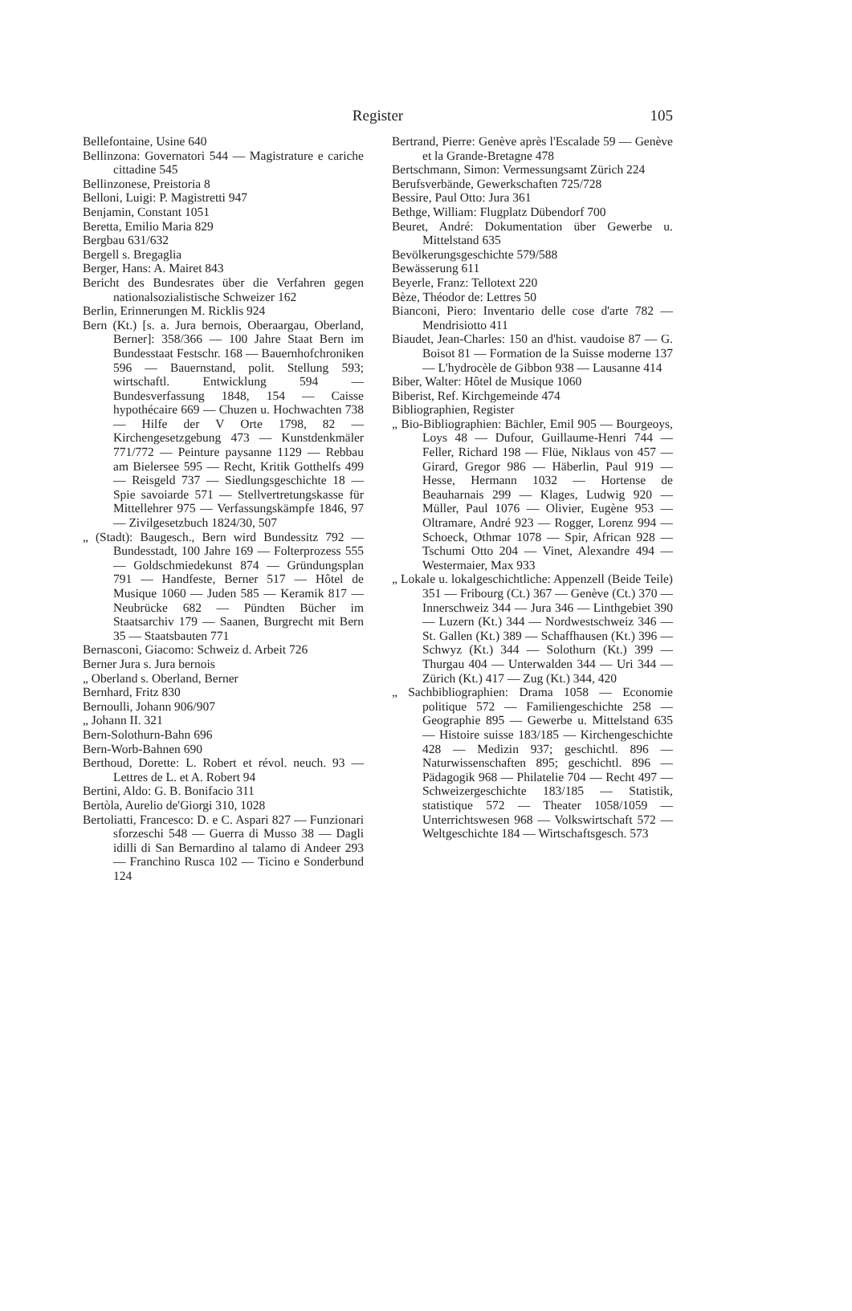Register
105
Bellefontaine, Usine 640
Bellinzona: Governatori 544 — Magistrature e cariche cittadine 545
Bellinzonese, Preistoria 8
Belloni, Luigi: P. Magistretti 947
Benjamin, Constant 1051
Beretta, Emilio Maria 829
Bergbau 631/632
Bergell s. Bregaglia
Berger, Hans: A. Mairet 843
Bericht des Bundesrates über die Verfahren gegen nationalsozialistische Schweizer 162
Berlin, Erinnerungen M. Ricklis 924
Bern (Kt.) [s. a. Jura bernois, Oberaargau, Oberland, Berner]: 358/366 — 100 Jahre Staat Bern im Bundesstaat Festschr. 168 — Bauernhofchroniken 596 — Bauernstand, polit. Stellung 593; wirtschaftl. Entwicklung 594 — Bundesverfassung 1848, 154 — Caisse hypothécaire 669 — Chuzen u. Hochwachten 738 — Hilfe der V Orte 1798, 82 — Kirchengesetzgebung 473 — Kunstdenkmäler 771/772 — Peinture paysanne 1129 — Rebbau am Bielersee 595 — Recht, Kritik Gotthelfs 499 — Reisgeld 737 — Siedlungsgeschichte 18 — Spie savoiarde 571 — Stellvertretungskasse für Mittellehrer 975 — Verfassungskämpfe 1846, 97 — Zivilgesetzbuch 1824/30, 507
„ (Stadt): Baugesch., Bern wird Bundessitz 792 — Bundesstadt, 100 Jahre 169 — Folterprozess 555 — Goldschmiedekunst 874 — Gründungsplan 791 — Handfeste, Berner 517 — Hôtel de Musique 1060 — Juden 585 — Keramik 817 — Neubrücke 682 — Pündten Bücher im Staatsarchiv 179 — Saanen, Burgrecht mit Bern 35 — Staatsbauten 771
Bernasconi, Giacomo: Schweiz d. Arbeit 726
Berner Jura s. Jura bernois
„ Oberland s. Oberland, Berner
Bernhard, Fritz 830
Bernoulli, Johann 906/907
„ Johann II. 321
Bern-Solothurn-Bahn 696
Bern-Worb-Bahnen 690
Berthoud, Dorette: L. Robert et révol. neuch. 93 — Lettres de L. et A. Robert 94
Bertini, Aldo: G. B. Bonifacio 311
Bertòla, Aurelio de'Giorgi 310, 1028
Bertoliatti, Francesco: D. e C. Aspari 827 — Funzionari sforzeschi 548 — Guerra di Musso 38 — Dagli idilli di San Bernardino al talamo di Andeer 293 — Franchino Rusca 102 — Ticino e Sonderbund 124
Bertrand, Pierre: Genève après l'Escalade 59 — Genève et la Grande-Bretagne 478
Bertschmann, Simon: Vermessungsamt Zürich 224
Berufsverbände, Gewerkschaften 725/728
Bessire, Paul Otto: Jura 361
Bethge, William: Flugplatz Dübendorf 700
Beuret, André: Dokumentation über Gewerbe u. Mittelstand 635
Bevölkerungsgeschichte 579/588
Bewässerung 611
Beyerle, Franz: Tellotext 220
Bèze, Théodor de: Lettres 50
Bianconi, Piero: Inventario delle cose d'arte 782 — Mendrisiotto 411
Biaudet, Jean-Charles: 150 an d'hist. vaudoise 87 — G. Boisot 81 — Formation de la Suisse moderne 137 — L'hydrocèle de Gibbon 938 — Lausanne 414
Biber, Walter: Hôtel de Musique 1060
Biberist, Ref. Kirchgemeinde 474
Bibliographien, Register
„ Bio-Bibliographien: Bächler, Emil 905 — Bourgeoys, Loys 48 — Dufour, Guillaume-Henri 744 — Feller, Richard 198 — Flüe, Niklaus von 457 — Girard, Gregor 986 — Häberlin, Paul 919 — Hesse, Hermann 1032 — Hortense de Beauharnais 299 — Klages, Ludwig 920 — Müller, Paul 1076 — Olivier, Eugène 953 — Oltramare, André 923 — Rogger, Lorenz 994 — Schoeck, Othmar 1078 — Spir, African 928 — Tschumi Otto 204 — Vinet, Alexandre 494 — Westermaier, Max 933
„ Lokale u. lokalgeschichtliche: Appenzell (Beide Teile) 351 — Fribourg (Ct.) 367 — Genève (Ct.) 370 — Innerschweiz 344 — Jura 346 — Linthgebiet 390 — Luzern (Kt.) 344 — Nordwestschweiz 346 — St. Gallen (Kt.) 389 — Schaffhausen (Kt.) 396 — Schwyz (Kt.) 344 — Solothurn (Kt.) 399 — Thurgau 404 — Unterwalden 344 — Uri 344 — Zürich (Kt.) 417 — Zug (Kt.) 344, 420
„ Sachbibliographien: Drama 1058 — Economie politique 572 — Familiengeschichte 258 — Geographie 895 — Gewerbe u. Mittelstand 635 — Histoire suisse 183/185 — Kirchengeschichte 428 — Medizin 937; geschichtl. 896 — Naturwissenschaften 895; geschichtl. 896 — Pädagogik 968 — Philatelie 704 — Recht 497 — Schweizergeschichte 183/185 — Statistik, statistique 572 — Theater 1058/1059 — Unterrichtswesen 968 — Volkswirtschaft 572 — Weltgeschichte 184 — Wirtschaftsgesch. 573